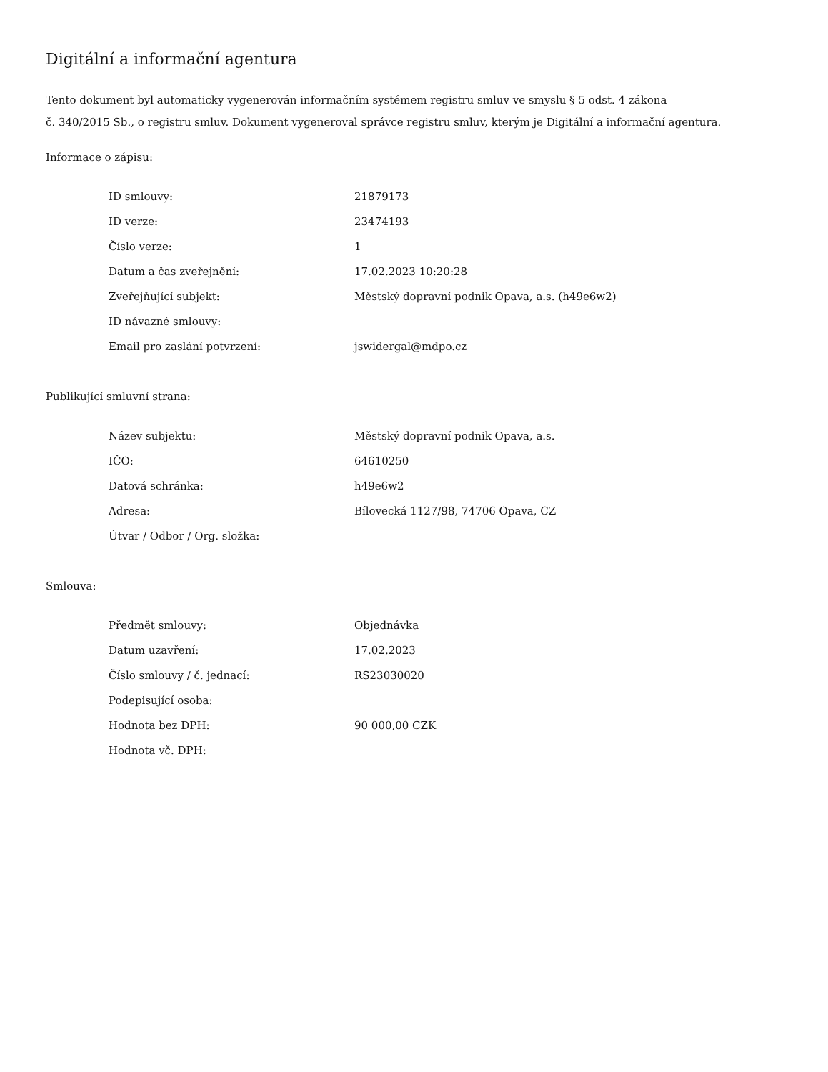Digitální a informační agentura
Tento dokument byl automaticky vygenerován informačním systémem registru smluv ve smyslu § 5 odst. 4 zákona
č. 340/2015 Sb., o registru smluv. Dokument vygeneroval správce registru smluv, kterým je Digitální a informační agentura.
Informace o zápisu:
| ID smlouvy: | 21879173 |
| ID verze: | 23474193 |
| Číslo verze: | 1 |
| Datum a čas zveřejnění: | 17.02.2023 10:20:28 |
| Zveřejňující subjekt: | Městský dopravní podnik Opava, a.s. (h49e6w2) |
| ID návazné smlouvy: | |
| Email pro zaslání potvrzení: | jswidergal@mdpo.cz |
Publikující smluvní strana:
| Název subjektu: | Městský dopravní podnik Opava, a.s. |
| IČO: | 64610250 |
| Datová schránka: | h49e6w2 |
| Adresa: | Bílovecká 1127/98, 74706 Opava, CZ |
| Útvar / Odbor / Org. složka: | |
Smlouva:
| Předmět smlouvy: | Objednávka |
| Datum uzavření: | 17.02.2023 |
| Číslo smlouvy / č. jednací: | RS23030020 |
| Podepisující osoba: | |
| Hodnota bez DPH: | 90 000,00 CZK |
| Hodnota vč. DPH: | |